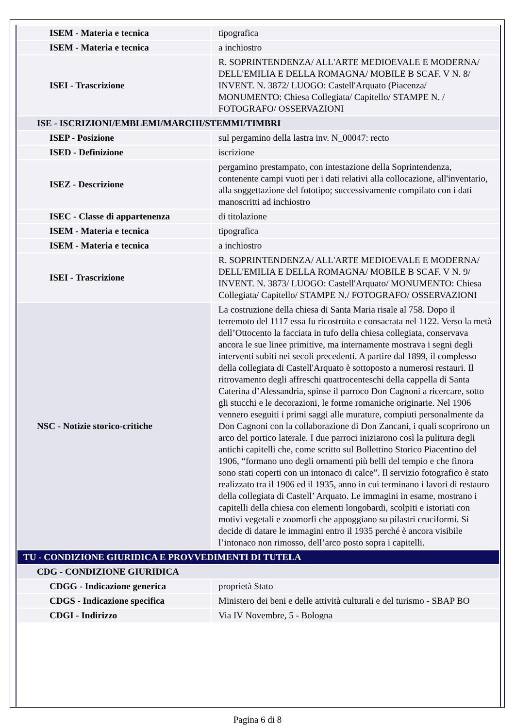| ISEM - Materia e tecnica | tipografica |
| ISEM - Materia e tecnica | a inchiostro |
| ISEI - Trascrizione | R. SOPRINTENDENZA/ ALL'ARTE MEDIOEVALE E MODERNA/ DELL'EMILIA E DELLA ROMAGNA/ MOBILE B SCAF. V N. 8/ INVENT. N. 3872/ LUOGO: Castell'Arquato (Piacenza/ MONUMENTO: Chiesa Collegiata/ Capitello/ STAMPE N. / FOTOGRAFO/ OSSERVAZIONI |
| ISE - ISCRIZIONI/EMBLEMI/MARCHI/STEMMI/TIMBRI | |
| ISEP - Posizione | sul pergamino della lastra inv. N_00047: recto |
| ISED - Definizione | iscrizione |
| ISEZ - Descrizione | pergamino prestampato, con intestazione della Soprintendenza, contenente campi vuoti per i dati relativi alla collocazione, all'inventario, alla soggettazione del fototipo; successivamente compilato con i dati manoscritti ad inchiostro |
| ISEC - Classe di appartenenza | di titolazione |
| ISEM - Materia e tecnica | tipografica |
| ISEM - Materia e tecnica | a inchiostro |
| ISEI - Trascrizione | R. SOPRINTENDENZA/ ALL'ARTE MEDIOEVALE E MODERNA/ DELL'EMILIA E DELLA ROMAGNA/ MOBILE B SCAF. V N. 9/ INVENT. N. 3873/ LUOGO: Castell'Arquato/ MONUMENTO: Chiesa Collegiata/ Capitello/ STAMPE N./ FOTOGRAFO/ OSSERVAZIONI |
| NSC - Notizie storico-critiche | La costruzione della chiesa di Santa Maria risale al 758. Dopo il terremoto del 1117 essa fu ricostruita e consacrata nel 1122. Verso la metà dell’Ottocento la facciata in tufo della chiesa collegiata, conservava ancora le sue linee primitive, ma internamente mostrava i segni degli interventi subiti nei secoli precedenti. A partire dal 1899, il complesso della collegiata di Castell'Arquato è sottoposto a numerosi restauri. Il ritrovamento degli affreschi quattrocenteschi della cappella di Santa Caterina d’Alessandria, spinse il parroco Don Cagnoni a ricercare, sotto gli stucchi e le decorazioni, le forme romaniche originarie. Nel 1906 vennero eseguiti i primi saggi alle murature, compiuti personalmente da Don Cagnoni con la collaborazione di Don Zancani, i quali scoprirono un arco del portico laterale. I due parroci iniziarono così la pulitura degli antichi capitelli che, come scritto sul Bollettino Storico Piacentino del 1906, “formano uno degli ornamenti più belli del tempio e che finora sono stati coperti con un intonaco di calce”. Il servizio fotografico è stato realizzato tra il 1906 ed il 1935, anno in cui terminano i lavori di restauro della collegiata di Castell’ Arquato. Le immagini in esame, mostrano i capitelli della chiesa con elementi longobardi, scolpiti e istoriati con motivi vegetali e zoomorfi che appoggiano su pilastri cruciformi. Si decide di datare le immagini entro il 1935 perché è ancora visibile l’intonaco non rimosso, dell’arco posto sopra i capitelli. |
| TU - CONDIZIONE GIURIDICA E PROVVEDIMENTI DI TUTELA | |
| CDG - CONDIZIONE GIURIDICA | |
| CDGG - Indicazione generica | proprietà Stato |
| CDGS - Indicazione specifica | Ministero dei beni e delle attività culturali e del turismo - SBAP BO |
| CDGI - Indirizzo | Via IV Novembre, 5 - Bologna |
Pagina 6 di 8